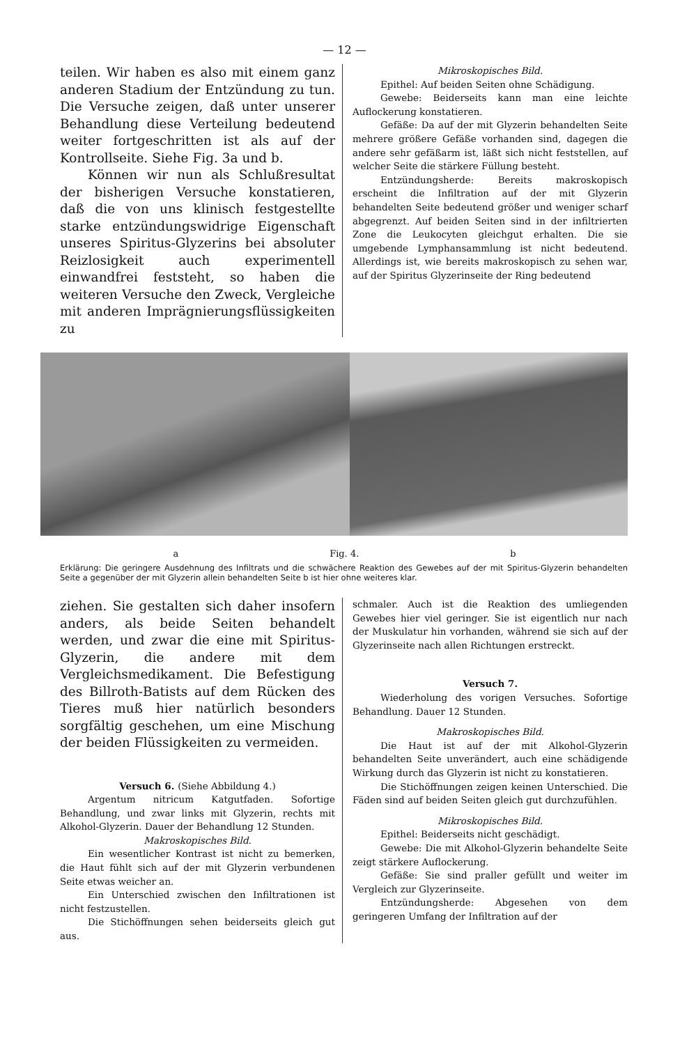— 12 —
teilen. Wir haben es also mit einem ganz anderen Stadium der Entzündung zu tun. Die Versuche zeigen, daß unter unserer Behandlung diese Verteilung bedeutend weiter fortgeschritten ist als auf der Kontrollseite. Siehe Fig. 3a und b.
Können wir nun als Schlußresultat der bisherigen Versuche konstatieren, daß die von uns klinisch festgestellte starke entzündungswidrige Eigenschaft unseres Spiritus-Glyzerins bei absoluter Reizlosigkeit auch experimentell einwandfrei feststeht, so haben die weiteren Versuche den Zweck, Vergleiche mit anderen Imprägnierungsflüssigkeiten zu
Mikroskopisches Bild.
Epithel: Auf beiden Seiten ohne Schädigung.
Gewebe: Beiderseits kann man eine leichte Auflockerung konstatieren.
Gefäße: Da auf der mit Glyzerin behandelten Seite mehrere größere Gefäße vorhanden sind, dagegen die andere sehr gefäßarm ist, läßt sich nicht feststellen, auf welcher Seite die stärkere Füllung besteht.
Entzündungsherde: Bereits makroskopisch erscheint die Infiltration auf der mit Glyzerin behandelten Seite bedeutend größer und weniger scharf abgegrenzt. Auf beiden Seiten sind in der infiltrierten Zone die Leukocyten gleichgut erhalten. Die sie umgebende Lymphansammlung ist nicht bedeutend. Allerdings ist, wie bereits makroskopisch zu sehen war, auf der Spiritus Glyzerinseite der Ring bedeutend
a Fig. 4. b
Erklärung: Die geringere Ausdehnung des Infiltrats und die schwächere Reaktion des Gewebes auf der mit Spiritus-Glyzerin behandelten Seite a gegenüber der mit Glyzerin allein behandelten Seite b ist hier ohne weiteres klar.
ziehen. Sie gestalten sich daher insofern anders, als beide Seiten behandelt werden, und zwar die eine mit Spiritus-Glyzerin, die andere mit dem Vergleichsmedikament. Die Befestigung des Billroth-Batists auf dem Rücken des Tieres muß hier natürlich besonders sorgfältig geschehen, um eine Mischung der beiden Flüssigkeiten zu vermeiden.
Versuch 6. (Siehe Abbildung 4.)
Argentum nitricum Katgutfaden. Sofortige Behandlung, und zwar links mit Glyzerin, rechts mit Alkohol-Glyzerin. Dauer der Behandlung 12 Stunden.
Makroskopisches Bild.
Ein wesentlicher Kontrast ist nicht zu bemerken, die Haut fühlt sich auf der mit Glyzerin verbundenen Seite etwas weicher an.
Ein Unterschied zwischen den Infiltrationen ist nicht festzustellen.
Die Stichöffnungen sehen beiderseits gleich gut aus.
schmaler. Auch ist die Reaktion des umliegenden Gewebes hier viel geringer. Sie ist eigentlich nur nach der Muskulatur hin vorhanden, während sie sich auf der Glyzerinseite nach allen Richtungen erstreckt.
Versuch 7.
Wiederholung des vorigen Versuches. Sofortige Behandlung. Dauer 12 Stunden.
Makroskopisches Bild.
Die Haut ist auf der mit Alkohol-Glyzerin behandelten Seite unverändert, auch eine schädigende Wirkung durch das Glyzerin ist nicht zu konstatieren.
Die Stichöffnungen zeigen keinen Unterschied. Die Fäden sind auf beiden Seiten gleich gut durchzufühlen.
Mikroskopisches Bild.
Epithel: Beiderseits nicht geschädigt.
Gewebe: Die mit Alkohol-Glyzerin behandelte Seite zeigt stärkere Auflockerung.
Gefäße: Sie sind praller gefüllt und weiter im Vergleich zur Glyzerinseite.
Entzündungsherde: Abgesehen von dem geringeren Umfang der Infiltration auf der